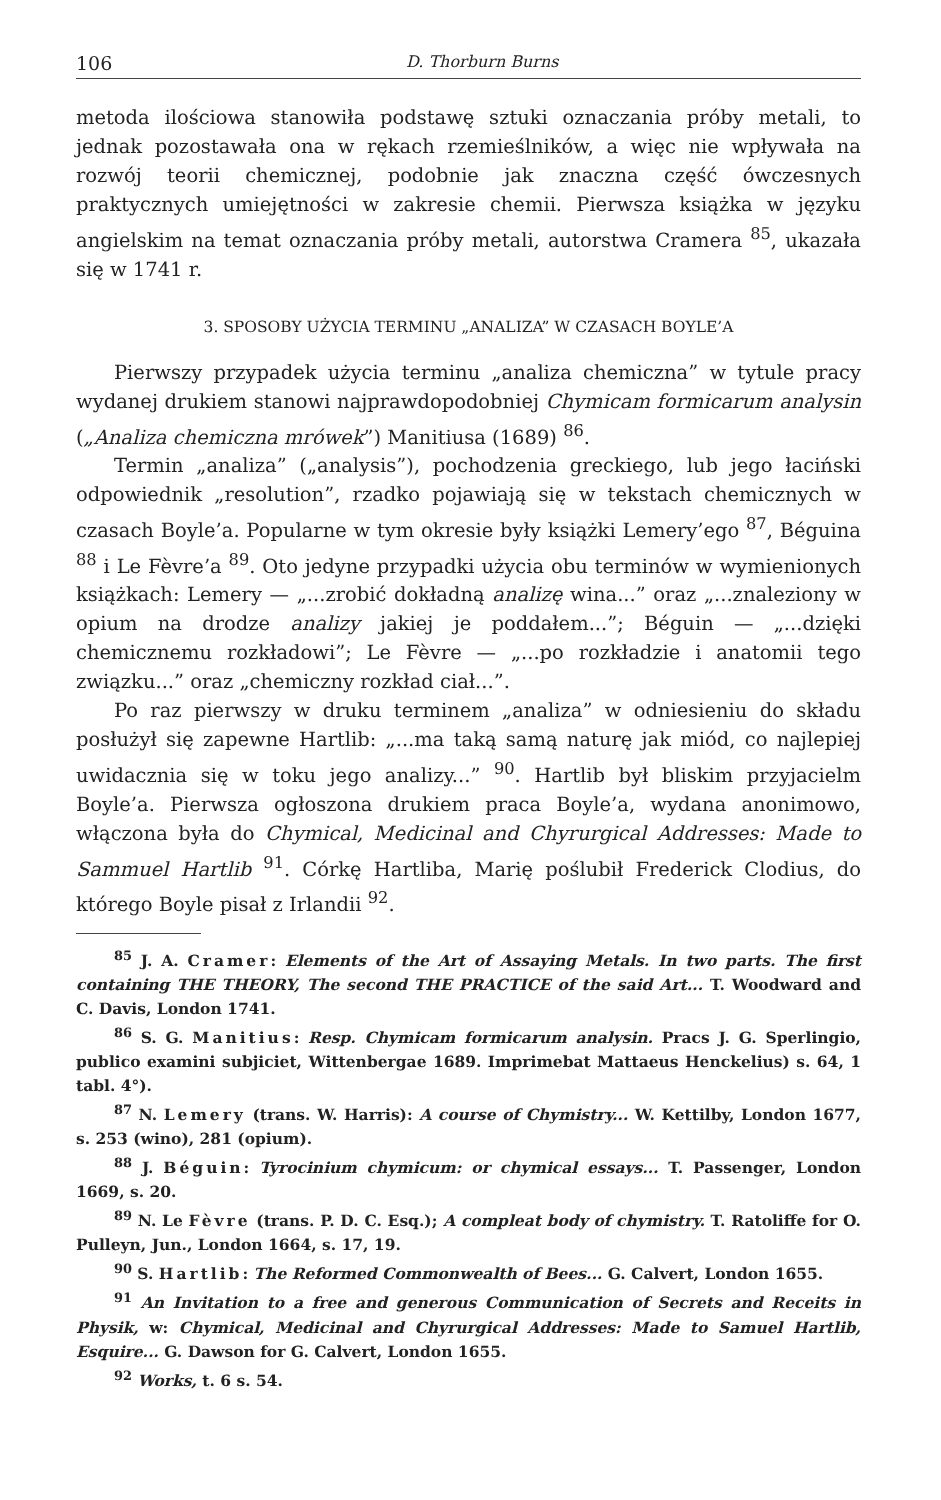106 D. Thorburn Burns
metoda ilościowa stanowiła podstawę sztuki oznaczania próby metali, to jednak pozostawała ona w rękach rzemieślników, a więc nie wpływała na rozwój teorii chemicznej, podobnie jak znaczna część ówczesnych praktycznych umiejętności w zakresie chemii. Pierwsza książka w języku angielskim na temat oznaczania próby metali, autorstwa Cramera <sup>85</sup>, ukazała się w 1741 r.
3. SPOSOBY UŻYCIA TERMINU „ANALIZA” W CZASACH BOYLE’A
Pierwszy przypadek użycia terminu „analiza chemiczna” w tytule pracy wydanej drukiem stanowi najprawdopodobniej Chymicam formicarum analysin („Analiza chemiczna mrówek”) Manitiusa (1689) <sup>86</sup>.
Termin „analiza” („analysis”), pochodzenia greckiego, lub jego łaciński odpowiednik „resolution”, rzadko pojawiają się w tekstach chemicznych w czasach Boyle’a. Popularne w tym okresie były książki Lemery’ego <sup>87</sup>, Béguina <sup>88</sup> i Le Fèvre’a <sup>89</sup>. Oto jedyne przypadki użycia obu terminów w wymienionych książkach: Lemery — „...zrobić dokładną analizę wina...” oraz „...znaleziony w opium na drodze analizy jakiej je poddałem...”; Béguin — „...dzięki chemicznemu rozkładowi”; Le Fèvre — „...po rozkładzie i anatomii tego związku...” oraz „chemiczny rozkład ciał...”.
Po raz pierwszy w druku terminem „analiza” w odniesieniu do składu posłużył się zapewne Hartlib: „...ma taką samą naturę jak miód, co najlepiej uwidacznia się w toku jego analizy...” <sup>90</sup>. Hartlib był bliskim przyjacielm Boyle’a. Pierwsza ogłoszona drukiem praca Boyle’a, wydana anonimowo, włączona była do Chymical, Medicinal and Chyrurgical Addresses: Made to Sammuel Hartlib <sup>91</sup>. Córkę Hartliba, Marię poślubił Frederick Clodius, do którego Boyle pisał z Irlandii <sup>92</sup>.
<sup>85</sup> J. A. Cramer: Elements of the Art of Assaying Metals. In two parts. The first containing THE THEORY, The second THE PRACTICE of the said Art... T. Woodward and C. Davis, London 1741.
<sup>86</sup> S. G. Manitius: Resp. Chymicam formicarum analysin. Pracs J. G. Sperlingio, publico examini subjiciet, Wittenbergae 1689. Imprimebat Mattaeus Henckelius) s. 64, 1 tabl. 4°).
<sup>87</sup> N. Lemery (trans. W. Harris): A course of Chymistry... W. Kettilby, London 1677, s. 253 (wino), 281 (opium).
<sup>88</sup> J. Béguin: Tyrocinium chymicum: or chymical essays... T. Passenger, London 1669, s. 20.
<sup>89</sup> N. Le Fèvre (trans. P. D. C. Esq.); A compleat body of chymistry. T. Ratoliffe for O. Pulleyn, Jun., London 1664, s. 17, 19.
<sup>90</sup> S. Hartlib: The Reformed Commonwealth of Bees... G. Calvert, London 1655.
<sup>91</sup> An Invitation to a free and generous Communication of Secrets and Receits in Physik, w: Chymical, Medicinal and Chyrurgical Addresses: Made to Samuel Hartlib, Esquire... G. Dawson for G. Calvert, London 1655.
<sup>92</sup> Works, t. 6 s. 54.